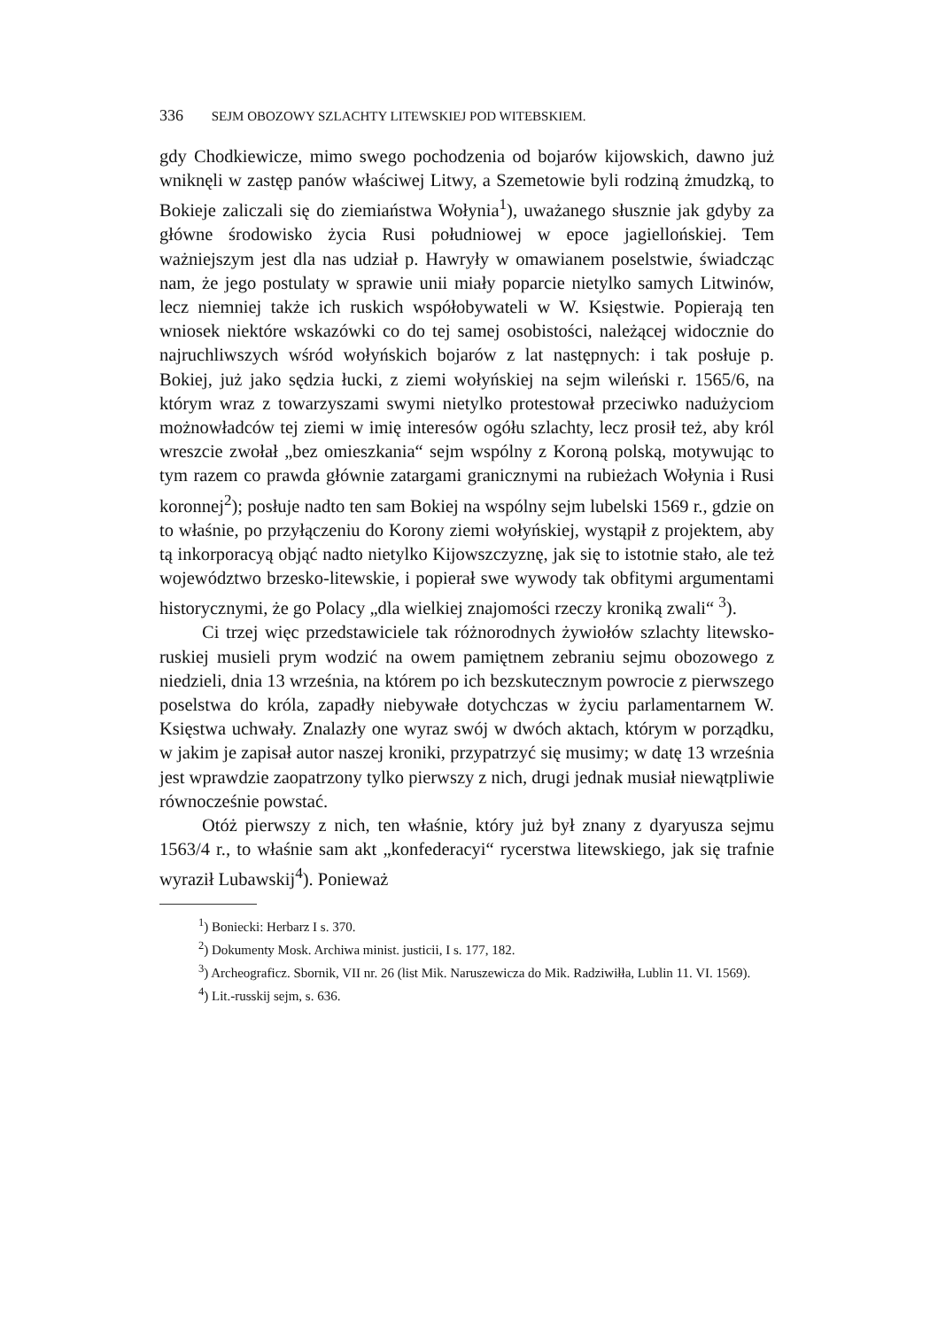336 SEJM OBOZOWY SZLACHTY LITEWSKIEJ POD WITEBSKIEM.
gdy Chodkiewicze, mimo swego pochodzenia od bojarów kijowskich, dawno już wniknęli w zastęp panów właściwej Litwy, a Szemetowie byli rodziną żmudzką, to Bokieje zaliczali się do ziemiaństwa Wołynia<sup>1</sup>), uważanego słusznie jak gdyby za główne środowisko życia Rusi południowej w epoce jagiellońskiej. Tem ważniejszym jest dla nas udział p. Hawryły w omawianem poselstwie, świadcząc nam, że jego postulaty w sprawie unii miały poparcie nietylko samych Litwinów, lecz niemniej także ich ruskich współobywateli w W. Księstwie. Popierają ten wniosek niektóre wskazówki co do tej samej osobistości, należącej widocznie do najruchliwszych wśród wołyńskich bojarów z lat następnych: i tak posłuje p. Bokiej, już jako sędzia łucki, z ziemi wołyńskiej na sejm wileński r. 1565/6, na którym wraz z towarzyszami swymi nietylko protestował przeciwko nadużyciom możnowładców tej ziemi w imię interesów ogółu szlachty, lecz prosił też, aby król wreszcie zwołał „bez omieszkania“ sejm wspólny z Koroną polską, motywując to tym razem co prawda głównie zatargami granicznymi na rubieżach Wołynia i Rusi koronnej<sup>2</sup>); posłuje nadto ten sam Bokiej na wspólny sejm lubelski 1569 r., gdzie on to właśnie, po przyłączeniu do Korony ziemi wołyńskiej, wystąpił z projektem, aby tą inkorporacyą objąć nadto nietylko Kijowszczyznę, jak się to istotnie stało, ale też województwo brzesko-litewskie, i popierał swe wywody tak obfitymi argumentami historycznymi, że go Polacy „dla wielkiej znajomości rzeczy kroniką zwali“ <sup>3</sup>).
Ci trzej więc przedstawiciele tak różnorodnych żywiołów szlachty litewsko-ruskiej musieli prym wodzić na owem pamiętnem zebraniu sejmu obozowego z niedzieli, dnia 13 września, na którem po ich bezskutecznym powrocie z pierwszego poselstwa do króla, zapadły niebywałe dotychczas w życiu parlamentarnem W. Księstwa uchwały. Znalazły one wyraz swój w dwóch aktach, którym w porządku, w jakim je zapisał autor naszej kroniki, przypatrzyć się musimy; w datę 13 września jest wprawdzie zaopatrzony tylko pierwszy z nich, drugi jednak musiał niewątpliwie równocześnie powstać.
Otóż pierwszy z nich, ten właśnie, który już był znany z dyaryusza sejmu 1563/4 r., to właśnie sam akt „konfederacyi“ rycerstwa litewskiego, jak się trafnie wyraził Lubawskij<sup>4</sup>). Ponieważ
<sup>1</sup>) Boniecki: Herbarz I s. 370.
<sup>2</sup>) Dokumenty Mosk. Archiwa minist. justicii, I s. 177, 182.
<sup>3</sup>) Archeograficz. Sbornik, VII nr. 26 (list Mik. Naruszewicza do Mik. Radziwiłła, Lublin 11. VI. 1569).
<sup>4</sup>) Lit.-russkij sejm, s. 636.